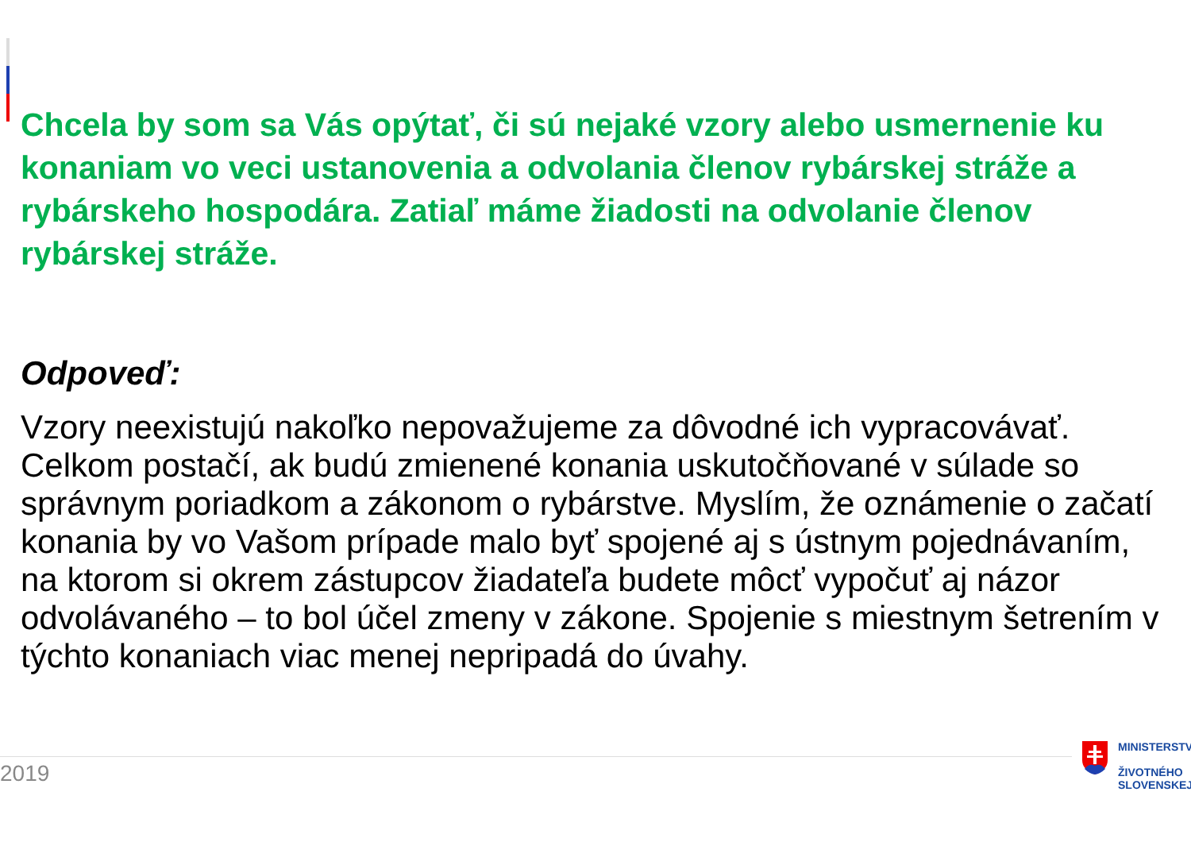Chcela by som sa Vás opýtať, či sú nejaké vzory alebo usmernenie ku konaniam vo veci ustanovenia a odvolania členov rybárskej stráže a rybárskeho hospodára. Zatiaľ máme žiadosti na odvolanie členov rybárskej stráže.
Odpoveď:
Vzory neexistujú nakoľko nepovažujeme za dôvodné ich vypracovávať. Celkom postačí, ak budú zmienené konania uskutočňované v súlade so správnym poriadkom a zákonom o rybárstve. Myslím, že oznámenie o začatí konania by vo Vašom prípade malo byť spojené aj s ústnym pojednávaním, na ktorom si okrem zástupcov žiadateľa budete môcť vypočuť aj názor odvolávaného – to bol účel zmeny v zákone. Spojenie s miestnym šetrením v týchto konaniach viac menej nepripadá do úvahy.
2019
MINISTERSTV
ŽIVOTNÉHO
SLOVENSKEJ